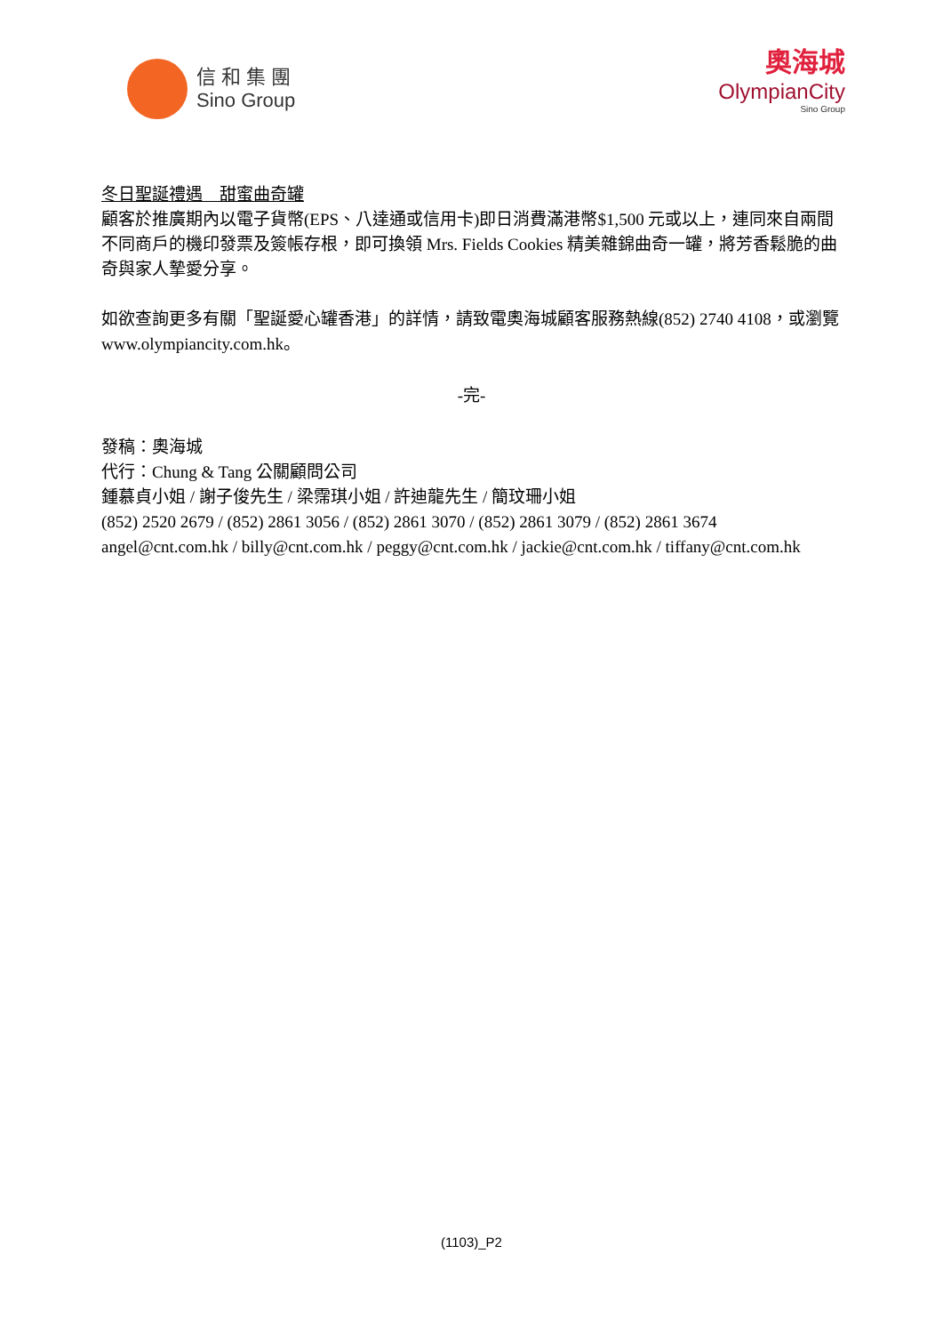信 和 集 團
Sino Group
奧海城
OlympianCity
Sino Group
冬日聖誕禮遇　甜蜜曲奇罐
顧客於推廣期內以電子貨幣(EPS、八達通或信用卡)即日消費滿港幣$1,500 元或以上，連同來自兩間不同商戶的機印發票及簽帳存根，即可換領 Mrs. Fields Cookies 精美雜錦曲奇一罐，將芳香鬆脆的曲奇與家人摯愛分享。
如欲查詢更多有關「聖誕愛心罐香港」的詳情，請致電奧海城顧客服務熱線(852) 2740 4108，或瀏覽 www.olympiancity.com.hk。
-完-
發稿：奧海城
代行：Chung & Tang 公關顧問公司
鍾慕貞小姐 / 謝子俊先生 / 梁霈琪小姐 / 許迪龍先生 / 簡玟珊小姐
(852) 2520 2679 / (852) 2861 3056 / (852) 2861 3070 / (852) 2861 3079 / (852) 2861 3674
angel@cnt.com.hk / billy@cnt.com.hk / peggy@cnt.com.hk / jackie@cnt.com.hk / tiffany@cnt.com.hk
(1103)_P2